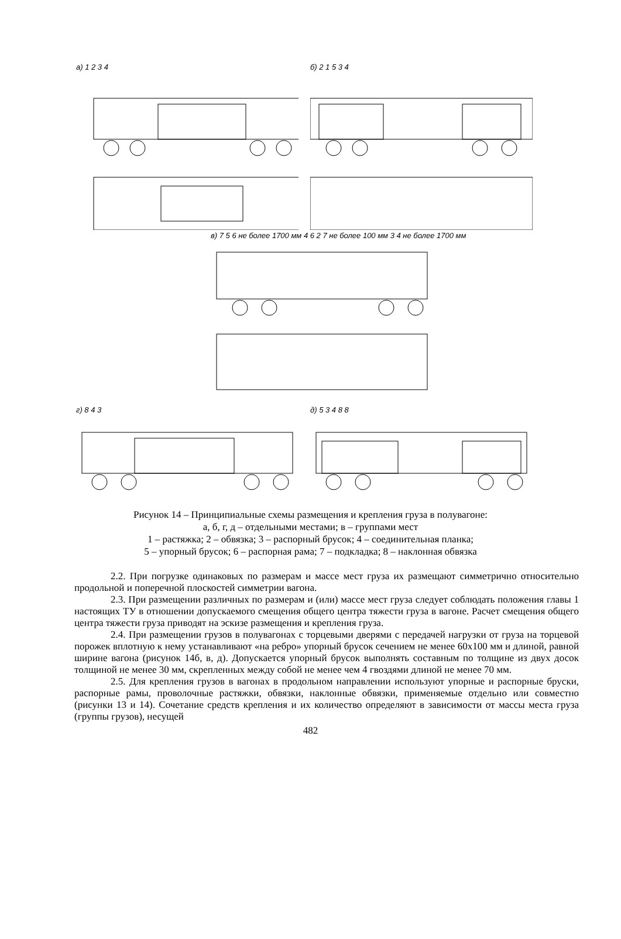а) 1 2 3 4 б) 2 1 5 3 4
в) 7 5 6 не более 1700 мм 4 6 2 7 не более 100 мм 3 4 не более 1700 мм
г) 8 4 3 д) 5 3 4 8 8
Рисунок 14 – Принципиальные схемы размещения и крепления груза в полувагоне:
а, б, г, д – отдельными местами; в – группами мест
1 – растяжка; 2 – обвязка; 3 – распорный брусок; 4 – соединительная планка;
5 – упорный брусок; 6 – распорная рама; 7 – подкладка; 8 – наклонная обвязка
2.2. При погрузке одинаковых по размерам и массе мест груза их размещают симметрично относительно продольной и поперечной плоскостей симметрии вагона.
2.3. При размещении различных по размерам и (или) массе мест груза следует соблюдать положения главы 1 настоящих ТУ в отношении допускаемого смещения общего центра тяжести груза в вагоне. Расчет смещения общего центра тяжести груза приводят на эскизе размещения и крепления груза.
2.4. При размещении грузов в полувагонах с торцевыми дверями с передачей нагрузки от груза на торцевой порожек вплотную к нему устанавливают «на ребро» упорный брусок сечением не менее 60х100 мм и длиной, равной ширине вагона (рисунок 14б, в, д). Допускается упорный брусок выполнять составным по толщине из двух досок толщиной не менее 30 мм, скрепленных между собой не менее чем 4 гвоздями длиной не менее 70 мм.
2.5. Для крепления грузов в вагонах в продольном направлении используют упорные и распорные бруски, распорные рамы, проволочные растяжки, обвязки, наклонные обвязки, применяемые отдельно или совместно (рисунки 13 и 14). Сочетание средств крепления и их количество определяют в зависимости от массы места груза (группы грузов), несущей
482